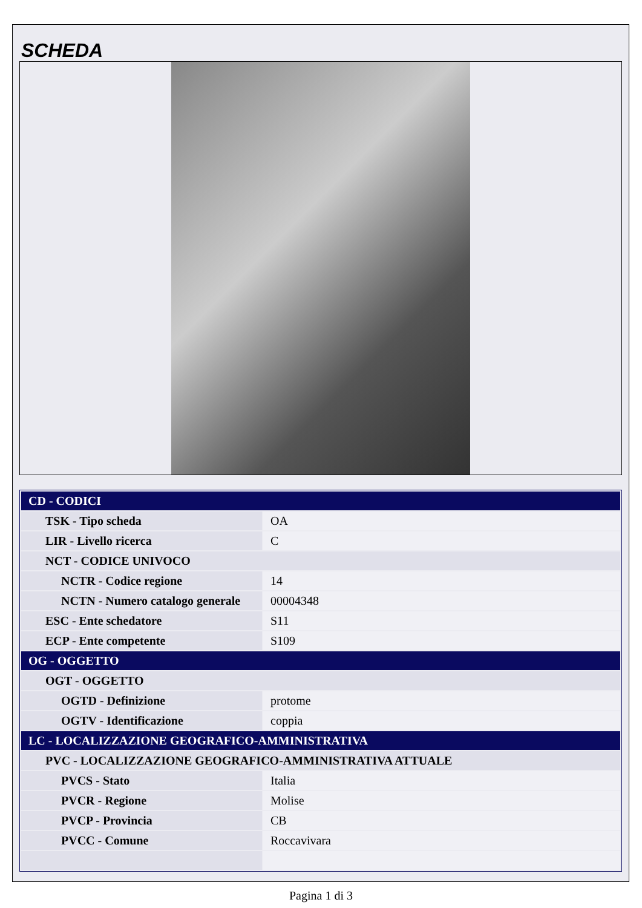SCHEDA
| CD - CODICI | |
| TSK - Tipo scheda | OA |
| LIR - Livello ricerca | C |
| NCT - CODICE UNIVOCO | |
| NCTR - Codice regione | 14 |
| NCTN - Numero catalogo generale | 00004348 |
| ESC - Ente schedatore | S11 |
| ECP - Ente competente | S109 |
| OG - OGGETTO | |
| OGT - OGGETTO | |
| OGTD - Definizione | protome |
| OGTV - Identificazione | coppia |
| LC - LOCALIZZAZIONE GEOGRAFICO-AMMINISTRATIVA | |
| PVC - LOCALIZZAZIONE GEOGRAFICO-AMMINISTRATIVA ATTUALE | |
| PVCS - Stato | Italia |
| PVCR - Regione | Molise |
| PVCP - Provincia | CB |
| PVCC - Comune | Roccavivara |
Pagina 1 di 3